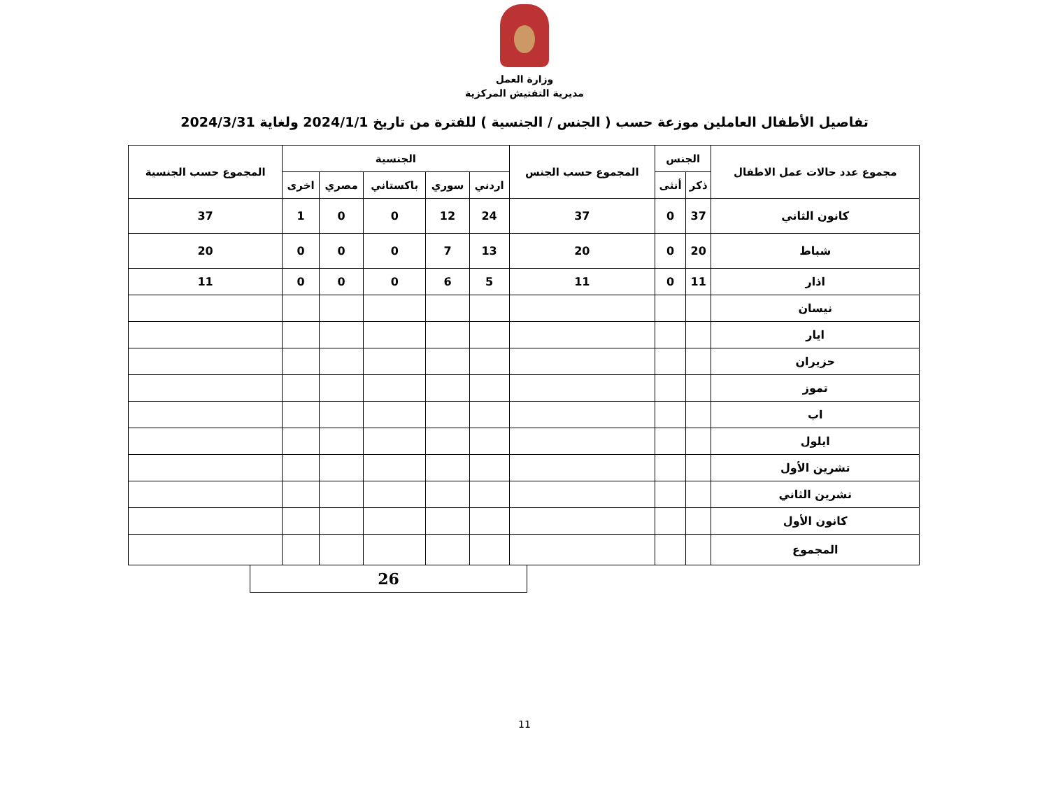وزارة العمل
مديرية التفتيش المركزية
تفاصيل الأطفال العاملين موزعة حسب ( الجنس / الجنسية ) للفترة من تاريخ 2024/1/1 ولغاية 2024/3/31
| مجموع عدد حالات عمل الاطفال | الجنس | | المجموع حسب الجنس | الجنسية | | | | | المجموع حسب الجنسية |
| --- | --- | --- | --- | --- | --- | --- | --- | --- | --- |
| | ذكر | أنثى | | اردني | سوري | باكستاني | مصري | اخرى | |
| كانون الثاني | 37 | 0 | 37 | 24 | 12 | 0 | 0 | 1 | 37 |
| شباط | 20 | 0 | 20 | 13 | 7 | 0 | 0 | 0 | 20 |
| اذار | 11 | 0 | 11 | 5 | 6 | 0 | 0 | 0 | 11 |
| نيسان | | | | | | | | | |
| ايار | | | | | | | | | |
| حزيران | | | | | | | | | |
| تموز | | | | | | | | | |
| اب | | | | | | | | | |
| ايلول | | | | | | | | | |
| تشرين الأول | | | | | | | | | |
| تشرين الثاني | | | | | | | | | |
| كانون الأول | | | | | | | | | |
| المجموع | | | | | | | | | |
26
11